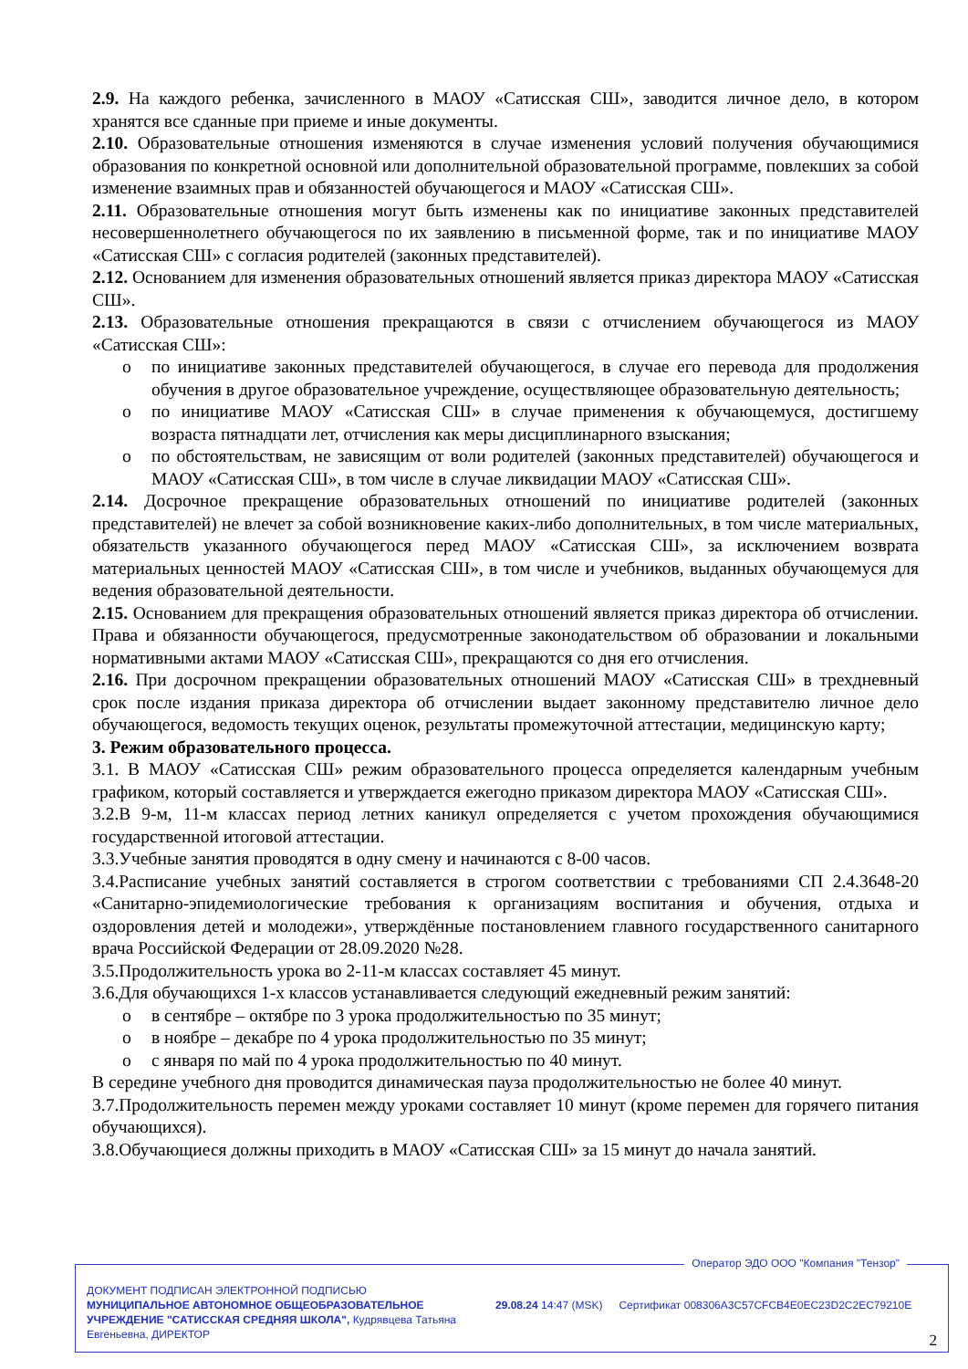2.9. На каждого ребенка, зачисленного в МАОУ «Сатисская СШ», заводится личное дело, в котором хранятся все сданные при приеме и иные документы.
2.10. Образовательные отношения изменяются в случае изменения условий получения обучающимися образования по конкретной основной или дополнительной образовательной программе, повлекших за собой изменение взаимных прав и обязанностей обучающегося и МАОУ «Сатисская СШ».
2.11. Образовательные отношения могут быть изменены как по инициативе законных представителей несовершеннолетнего обучающегося по их заявлению в письменной форме, так и по инициативе МАОУ «Сатисская СШ» с согласия родителей (законных представителей).
2.12. Основанием для изменения образовательных отношений является приказ директора МАОУ «Сатисская СШ».
2.13. Образовательные отношения прекращаются в связи с отчислением обучающегося из МАОУ «Сатисская СШ»:
o по инициативе законных представителей обучающегося, в случае его перевода для продолжения обучения в другое образовательное учреждение, осуществляющее образовательную деятельность;
o по инициативе МАОУ «Сатисская СШ» в случае применения к обучающемуся, достигшему возраста пятнадцати лет, отчисления как меры дисциплинарного взыскания;
o по обстоятельствам, не зависящим от воли родителей (законных представителей) обучающегося и МАОУ «Сатисская СШ», в том числе в случае ликвидации МАОУ «Сатисская СШ».
2.14. Досрочное прекращение образовательных отношений по инициативе родителей (законных представителей) не влечет за собой возникновение каких-либо дополнительных, в том числе материальных, обязательств указанного обучающегося перед МАОУ «Сатисская СШ», за исключением возврата материальных ценностей МАОУ «Сатисская СШ», в том числе и учебников, выданных обучающемуся для ведения образовательной деятельности.
2.15. Основанием для прекращения образовательных отношений является приказ директора об отчислении. Права и обязанности обучающегося, предусмотренные законодательством об образовании и локальными нормативными актами МАОУ «Сатисская СШ», прекращаются со дня его отчисления.
2.16. При досрочном прекращении образовательных отношений МАОУ «Сатисская СШ» в трехдневный срок после издания приказа директора об отчислении выдает законному представителю личное дело обучающегося, ведомость текущих оценок, результаты промежуточной аттестации, медицинскую карту;
3. Режим образовательного процесса.
3.1. В МАОУ «Сатисская СШ» режим образовательного процесса определяется календарным учебным графиком, который составляется и утверждается ежегодно приказом директора МАОУ «Сатисская СШ».
3.2.В 9-м, 11-м классах период летних каникул определяется с учетом прохождения обучающимися государственной итоговой аттестации.
3.3.Учебные занятия проводятся в одну смену и начинаются с 8-00 часов.
3.4.Расписание учебных занятий составляется в строгом соответствии с требованиями СП 2.4.3648-20 «Санитарно-эпидемиологические требования к организациям воспитания и обучения, отдыха и оздоровления детей и молодежи», утверждённые постановлением главного государственного санитарного врача Российской Федерации от 28.09.2020 №28.
3.5.Продолжительность урока во 2-11-м классах составляет 45 минут.
3.6.Для обучающихся 1-х классов устанавливается следующий ежедневный режим занятий:
o в сентябре – октябре по 3 урока продолжительностью по 35 минут;
o в ноябре – декабре по 4 урока продолжительностью по 35 минут;
o с января по май по 4 урока продолжительностью по 40 минут.
В середине учебного дня проводится динамическая пауза продолжительностью не более 40 минут.
3.7.Продолжительность перемен между уроками составляет 10 минут (кроме перемен для горячего питания обучающихся).
3.8.Обучающиеся должны приходить в МАОУ «Сатисская СШ» за 15 минут до начала занятий.
Оператор ЭДО ООО "Компания "Тензор"
ДОКУМЕНТ ПОДПИСАН ЭЛЕКТРОННОЙ ПОДПИСЬЮ
МУНИЦИПАЛЬНОЕ АВТОНОМНОЕ ОБЩЕОБРАЗОВАТЕЛЬНОЕ УЧРЕЖДЕНИЕ "САТИССКАЯ СРЕДНЯЯ ШКОЛА", Кудрявцева Татьяна Евгеньевна, ДИРЕКТОР
29.08.24 14:47 (MSK) Сертификат 008306A3C57CFCB4E0EC23D2C2EC79210E
2